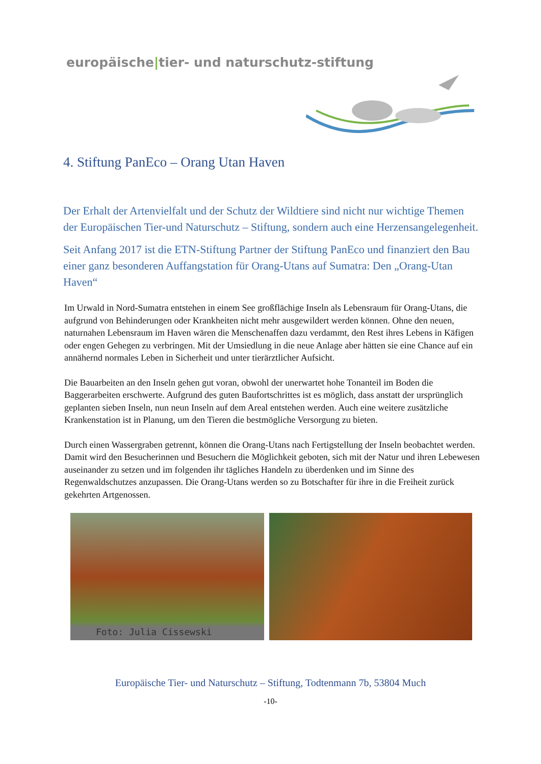europäische|tier- und naturschutz-stiftung
4. Stiftung PanEco – Orang Utan Haven
Der Erhalt der Artenvielfalt und der Schutz der Wildtiere sind nicht nur wichtige Themen der Europäischen Tier-und Naturschutz – Stiftung, sondern auch eine Herzensangelegenheit.
Seit Anfang 2017 ist die ETN-Stiftung Partner der Stiftung PanEco und finanziert den Bau einer ganz besonderen Auffangstation für Orang-Utans auf Sumatra: Den „Orang-Utan Haven“
Im Urwald in Nord-Sumatra entstehen in einem See großflächige Inseln als Lebensraum für Orang-Utans, die aufgrund von Behinderungen oder Krankheiten nicht mehr ausgewildert werden können. Ohne den neuen, naturnahen Lebensraum im Haven wären die Menschenaffen dazu verdammt, den Rest ihres Lebens in Käfigen oder engen Gehegen zu verbringen. Mit der Umsiedlung in die neue Anlage aber hätten sie eine Chance auf ein annähernd normales Leben in Sicherheit und unter tierärztlicher Aufsicht.
Die Bauarbeiten an den Inseln gehen gut voran, obwohl der unerwartet hohe Tonanteil im Boden die Baggerarbeiten erschwerte. Aufgrund des guten Baufortschrittes ist es möglich, dass anstatt der ursprünglich geplanten sieben Inseln, nun neun Inseln auf dem Areal entstehen werden. Auch eine weitere zusätzliche Krankenstation ist in Planung, um den Tieren die bestmögliche Versorgung zu bieten.
Durch einen Wassergraben getrennt, können die Orang-Utans nach Fertigstellung der Inseln beobachtet werden. Damit wird den Besucherinnen und Besuchern die Möglichkeit geboten, sich mit der Natur und ihren Lebewesen auseinander zu setzen und im folgenden ihr tägliches Handeln zu überdenken und im Sinne des Regenwaldschutzes anzupassen. Die Orang-Utans werden so zu Botschafter für ihre in die Freiheit zurück gekehrten Artgenossen.
Foto: Julia Cissewski
Europäische Tier- und Naturschutz – Stiftung, Todtenmann 7b, 53804 Much
-10-